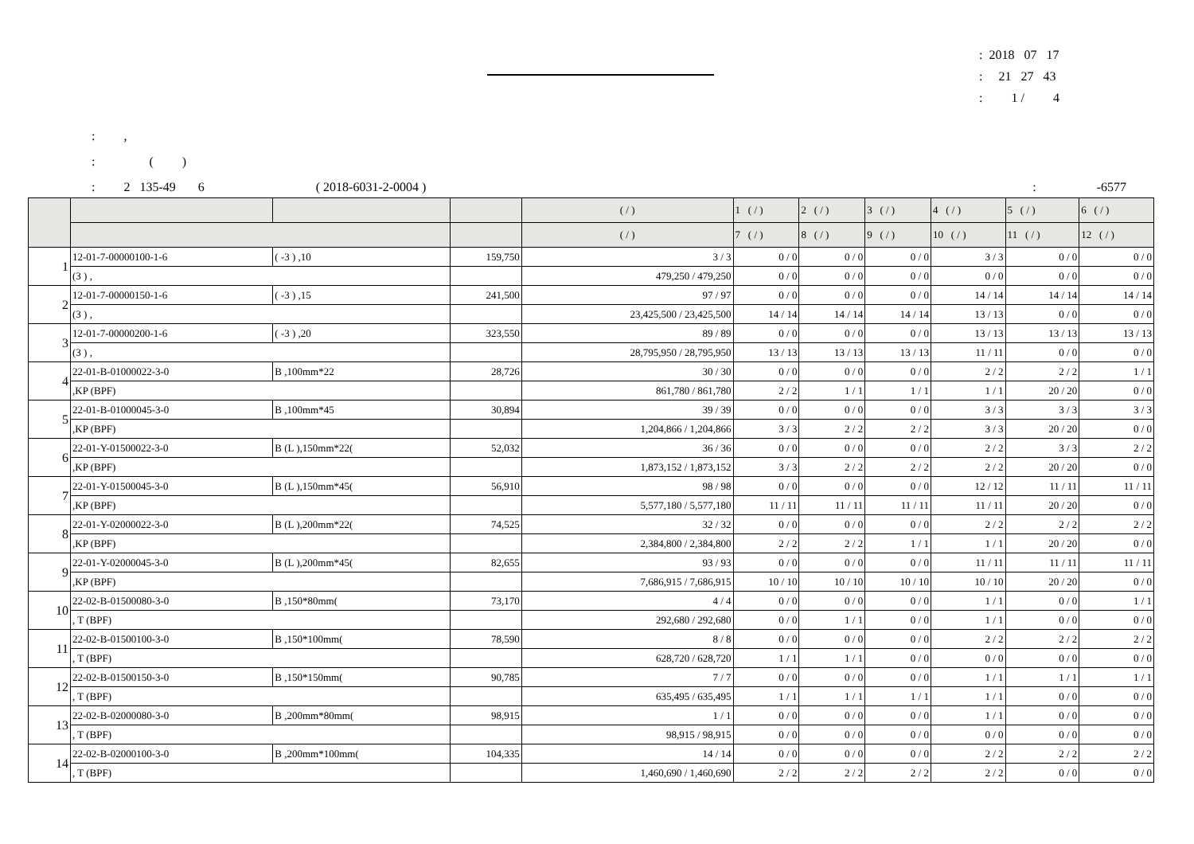: 2018 07 17
: 21 27 43
: 1 / 4
: ,
: ( )
: 2 135-49 6 ( 2018-6031-2-0004 ) : -6577
| | | | | ( / ) | 1 ( / ) | 2 ( / ) | 3 ( / ) | 4 ( / ) | 5 ( / ) | 6 ( / ) |
| --- | --- | --- | --- | --- | --- | --- | --- | --- | --- | --- |
| | | | | ( / ) | 7 ( / ) | 8 ( / ) | 9 ( / ) | 10 ( / ) | 11 ( / ) | 12 ( / ) |
| 1 | 12-01-7-00000100-1-6 | ( -3 ) ,10 | 159,750 | 3 / 3 | 0 / 0 | 0 / 0 | 0 / 0 | 3 / 3 | 0 / 0 | 0 / 0 |
| | (3 ) , | | | 479,250 / 479,250 | 0 / 0 | 0 / 0 | 0 / 0 | 0 / 0 | 0 / 0 | 0 / 0 |
| 2 | 12-01-7-00000150-1-6 | ( -3 ) ,15 | 241,500 | 97 / 97 | 0 / 0 | 0 / 0 | 0 / 0 | 14 / 14 | 14 / 14 | 14 / 14 |
| | (3 ) , | | | 23,425,500 / 23,425,500 | 14 / 14 | 14 / 14 | 14 / 14 | 13 / 13 | 0 / 0 | 0 / 0 |
| 3 | 12-01-7-00000200-1-6 | ( -3 ) ,20 | 323,550 | 89 / 89 | 0 / 0 | 0 / 0 | 0 / 0 | 13 / 13 | 13 / 13 | 13 / 13 |
| | (3 ) , | | | 28,795,950 / 28,795,950 | 13 / 13 | 13 / 13 | 13 / 13 | 11 / 11 | 0 / 0 | 0 / 0 |
| 4 | 22-01-B-01000022-3-0 | B ,100mm*22 | 28,726 | 30 / 30 | 0 / 0 | 0 / 0 | 0 / 0 | 2 / 2 | 2 / 2 | 1 / 1 |
| | ,KP (BPF) | | | 861,780 / 861,780 | 2 / 2 | 1 / 1 | 1 / 1 | 1 / 1 | 20 / 20 | 0 / 0 |
| 5 | 22-01-B-01000045-3-0 | B ,100mm*45 | 30,894 | 39 / 39 | 0 / 0 | 0 / 0 | 0 / 0 | 3 / 3 | 3 / 3 | 3 / 3 |
| | ,KP (BPF) | | | 1,204,866 / 1,204,866 | 3 / 3 | 2 / 2 | 2 / 2 | 3 / 3 | 20 / 20 | 0 / 0 |
| 6 | 22-01-Y-01500022-3-0 | B (L ),150mm*22( | 52,032 | 36 / 36 | 0 / 0 | 0 / 0 | 0 / 0 | 2 / 2 | 3 / 3 | 2 / 2 |
| | ,KP (BPF) | | | 1,873,152 / 1,873,152 | 3 / 3 | 2 / 2 | 2 / 2 | 2 / 2 | 20 / 20 | 0 / 0 |
| 7 | 22-01-Y-01500045-3-0 | B (L ),150mm*45( | 56,910 | 98 / 98 | 0 / 0 | 0 / 0 | 0 / 0 | 12 / 12 | 11 / 11 | 11 / 11 |
| | ,KP (BPF) | | | 5,577,180 / 5,577,180 | 11 / 11 | 11 / 11 | 11 / 11 | 11 / 11 | 20 / 20 | 0 / 0 |
| 8 | 22-01-Y-02000022-3-0 | B (L ),200mm*22( | 74,525 | 32 / 32 | 0 / 0 | 0 / 0 | 0 / 0 | 2 / 2 | 2 / 2 | 2 / 2 |
| | ,KP (BPF) | | | 2,384,800 / 2,384,800 | 2 / 2 | 2 / 2 | 1 / 1 | 1 / 1 | 20 / 20 | 0 / 0 |
| 9 | 22-01-Y-02000045-3-0 | B (L ),200mm*45( | 82,655 | 93 / 93 | 0 / 0 | 0 / 0 | 0 / 0 | 11 / 11 | 11 / 11 | 11 / 11 |
| | ,KP (BPF) | | | 7,686,915 / 7,686,915 | 10 / 10 | 10 / 10 | 10 / 10 | 10 / 10 | 20 / 20 | 0 / 0 |
| 10 | 22-02-B-01500080-3-0 | B ,150*80mm( | 73,170 | 4 / 4 | 0 / 0 | 0 / 0 | 0 / 0 | 1 / 1 | 0 / 0 | 1 / 1 |
| | , T (BPF) | | | 292,680 / 292,680 | 0 / 0 | 1 / 1 | 0 / 0 | 1 / 1 | 0 / 0 | 0 / 0 |
| 11 | 22-02-B-01500100-3-0 | B ,150*100mm( | 78,590 | 8 / 8 | 0 / 0 | 0 / 0 | 0 / 0 | 2 / 2 | 2 / 2 | 2 / 2 |
| | , T (BPF) | | | 628,720 / 628,720 | 1 / 1 | 1 / 1 | 0 / 0 | 0 / 0 | 0 / 0 | 0 / 0 |
| 12 | 22-02-B-01500150-3-0 | B ,150*150mm( | 90,785 | 7 / 7 | 0 / 0 | 0 / 0 | 0 / 0 | 1 / 1 | 1 / 1 | 1 / 1 |
| | , T (BPF) | | | 635,495 / 635,495 | 1 / 1 | 1 / 1 | 1 / 1 | 1 / 1 | 0 / 0 | 0 / 0 |
| 13 | 22-02-B-02000080-3-0 | B ,200mm*80mm( | 98,915 | 1 / 1 | 0 / 0 | 0 / 0 | 0 / 0 | 1 / 1 | 0 / 0 | 0 / 0 |
| | , T (BPF) | | | 98,915 / 98,915 | 0 / 0 | 0 / 0 | 0 / 0 | 0 / 0 | 0 / 0 | 0 / 0 |
| 14 | 22-02-B-02000100-3-0 | B ,200mm*100mm( | 104,335 | 14 / 14 | 0 / 0 | 0 / 0 | 0 / 0 | 2 / 2 | 2 / 2 | 2 / 2 |
| | , T (BPF) | | | 1,460,690 / 1,460,690 | 2 / 2 | 2 / 2 | 2 / 2 | 2 / 2 | 0 / 0 | 0 / 0 |